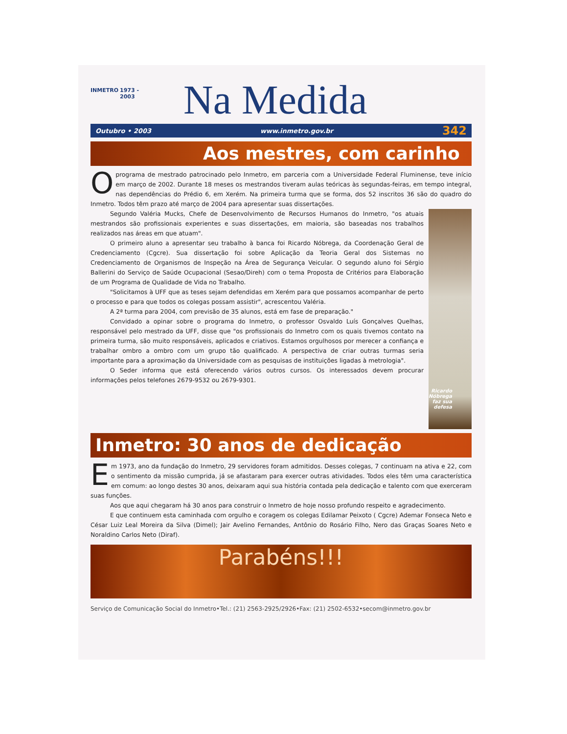INMETRO
1973 - 2003
Na Medida
Outubro • 2003 www.inmetro.gov.br 342
Aos mestres, com carinho
Oprograma de mestrado patrocinado pelo Inmetro, em parceria com a Universidade Federal Fluminense, teve início em março de 2002. Durante 18 meses os mestrandos tiveram aulas teóricas às segundas-feiras, em tempo integral, nas dependências do Prédio 6, em Xerém. Na primeira turma que se forma, dos 52 inscritos 36 são do quadro do Inmetro. Todos têm prazo até março de 2004 para apresentar suas dissertações.
Segundo Valéria Mucks, Chefe de Desenvolvimento de Recursos Humanos do Inmetro, "os atuais mestrandos são profissionais experientes e suas dissertações, em maioria, são baseadas nos trabalhos realizados nas áreas em que atuam".
O primeiro aluno a apresentar seu trabalho à banca foi Ricardo Nóbrega, da Coordenação Geral de Credenciamento (Cgcre). Sua dissertação foi sobre Aplicação da Teoria Geral dos Sistemas no Credenciamento de Organismos de Inspeção na Área de Segurança Veicular. O segundo aluno foi Sérgio Ballerini do Serviço de Saúde Ocupacional (Sesao/Direh) com o tema Proposta de Critérios para Elaboração de um Programa de Qualidade de Vida no Trabalho.
"Solicitamos à UFF que as teses sejam defendidas em Xerém para que possamos acompanhar de perto o processo e para que todos os colegas possam assistir", acrescentou Valéria.
A 2ª turma para 2004, com previsão de 35 alunos, está em fase de preparação."
Convidado a opinar sobre o programa do Inmetro, o professor Osvaldo Luís Gonçalves Quelhas, responsável pelo mestrado da UFF, disse que "os profissionais do Inmetro com os quais tivemos contato na primeira turma, são muito responsáveis, aplicados e criativos. Estamos orgulhosos por merecer a confiança e trabalhar ombro a ombro com um grupo tão qualificado. A perspectiva de criar outras turmas seria importante para a aproximação da Universidade com as pesquisas de instituições ligadas à metrologia".
O Seder informa que está oferecendo vários outros cursos. Os interessados devem procurar informações pelos telefones 2679-9532 ou 2679-9301.
Ricardo Nóbrega
faz sua defesa
Inmetro: 30 anos de dedicação
Em 1973, ano da fundação do Inmetro, 29 servidores foram admitidos. Desses colegas, 7 continuam na ativa e 22, com o sentimento da missão cumprida, já se afastaram para exercer outras atividades. Todos eles têm uma característica em comum: ao longo destes 30 anos, deixaram aqui sua história contada pela dedicação e talento com que exerceram suas funções.
Aos que aqui chegaram há 30 anos para construir o Inmetro de hoje nosso profundo respeito e agradecimento.
E que continuem esta caminhada com orgulho e coragem os colegas Edilamar Peixoto ( Cgcre) Ademar Fonseca Neto e César Luiz Leal Moreira da Silva (Dimel); Jair Avelino Fernandes, Antônio do Rosário Filho, Nero das Graças Soares Neto e Noraldino Carlos Neto (Diraf).
Parabéns!!!
Serviço de Comunicação Social do Inmetro•Tel.: (21) 2563-2925/2926•Fax: (21) 2502-6532•secom@inmetro.gov.br